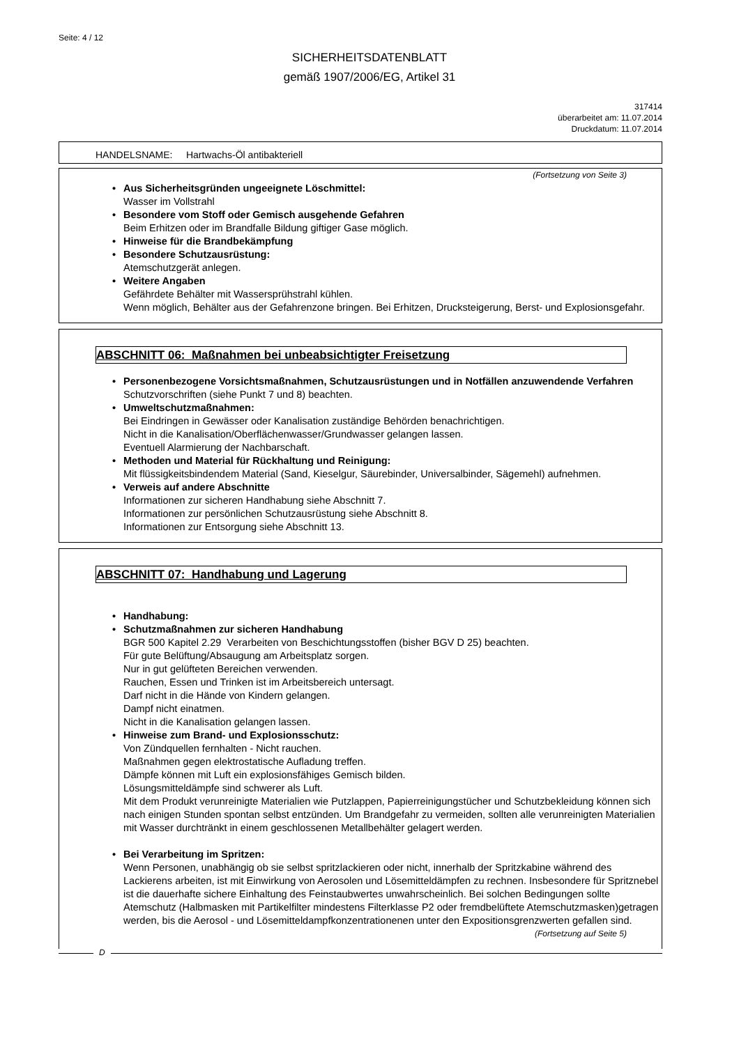Seite: 4 / 12
SICHERHEITSDATENBLATT
gemäß 1907/2006/EG, Artikel 31
317414
überarbeitet am: 11.07.2014
Druckdatum: 11.07.2014
HANDELSNAME: Hartwachs-Öl antibakteriell
(Fortsetzung von Seite 3)
• Aus Sicherheitsgründen ungeeignete Löschmittel:
Wasser im Vollstrahl
• Besondere vom Stoff oder Gemisch ausgehende Gefahren
Beim Erhitzen oder im Brandfalle Bildung giftiger Gase möglich.
• Hinweise für die Brandbekämpfung
• Besondere Schutzausrüstung:
Atemschutzgerät anlegen.
• Weitere Angaben
Gefährdete Behälter mit Wassersprühstrahl kühlen.
Wenn möglich, Behälter aus der Gefahrenzone bringen. Bei Erhitzen, Drucksteigerung, Berst- und Explosionsgefahr.
ABSCHNITT 06: Maßnahmen bei unbeabsichtigter Freisetzung
• Personenbezogene Vorsichtsmaßnahmen, Schutzausrüstungen und in Notfällen anzuwendende Verfahren
Schutzvorschriften (siehe Punkt 7 und 8) beachten.
• Umweltschutzmaßnahmen:
Bei Eindringen in Gewässer oder Kanalisation zuständige Behörden benachrichtigen.
Nicht in die Kanalisation/Oberflächenwasser/Grundwasser gelangen lassen.
Eventuell Alarmierung der Nachbarschaft.
• Methoden und Material für Rückhaltung und Reinigung:
Mit flüssigkeitsbindendem Material (Sand, Kieselgur, Säurebinder, Universalbinder, Sägemehl) aufnehmen.
• Verweis auf andere Abschnitte
Informationen zur sicheren Handhabung siehe Abschnitt 7.
Informationen zur persönlichen Schutzausrüstung siehe Abschnitt 8.
Informationen zur Entsorgung siehe Abschnitt 13.
ABSCHNITT 07: Handhabung und Lagerung
• Handhabung:
• Schutzmaßnahmen zur sicheren Handhabung
BGR 500 Kapitel 2.29 Verarbeiten von Beschichtungsstoffen (bisher BGV D 25) beachten.
Für gute Belüftung/Absaugung am Arbeitsplatz sorgen.
Nur in gut gelüfteten Bereichen verwenden.
Rauchen, Essen und Trinken ist im Arbeitsbereich untersagt.
Darf nicht in die Hände von Kindern gelangen.
Dampf nicht einatmen.
Nicht in die Kanalisation gelangen lassen.
• Hinweise zum Brand- und Explosionsschutz:
Von Zündquellen fernhalten - Nicht rauchen.
Maßnahmen gegen elektrostatische Aufladung treffen.
Dämpfe können mit Luft ein explosionsfähiges Gemisch bilden.
Lösungsmitteldämpfe sind schwerer als Luft.
Mit dem Produkt verunreinigte Materialien wie Putzlappen, Papierreinigungstücher und Schutzbekleidung können sich nach einigen Stunden spontan selbst entzünden. Um Brandgefahr zu vermeiden, sollten alle verunreinigten Materialien mit Wasser durchtränkt in einem geschlossenen Metallbehälter gelagert werden.
• Bei Verarbeitung im Spritzen:
Wenn Personen, unabhängig ob sie selbst spritzlackieren oder nicht, innerhalb der Spritzkabine während des Lackierens arbeiten, ist mit Einwirkung von Aerosolen und Lösemitteldämpfen zu rechnen. Insbesondere für Spritznebel ist die dauerhafte sichere Einhaltung des Feinstaubwertes unwahrscheinlich. Bei solchen Bedingungen sollte Atemschutz (Halbmasken mit Partikelfilter mindestens Filterklasse P2 oder fremdbelüftete Atemschutzmasken)getragen werden, bis die Aerosol - und Lösemitteldampfkonzentrationenen unter den Expositionsgrenzwerten gefallen sind.
(Fortsetzung auf Seite 5)
D